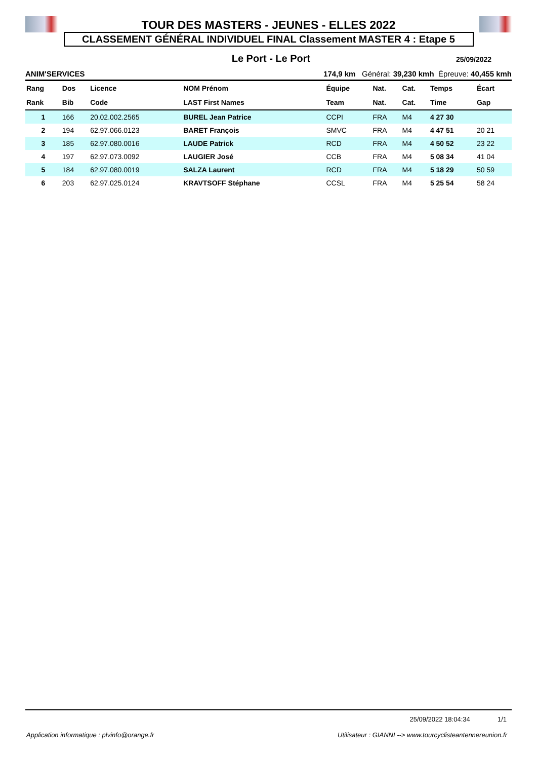TOUR DES MASTERS - JEUNES - ELLES 2022
CLASSEMENT GÉNÉRAL INDIVIDUEL FINAL Classement MASTER 4 : Etape 5
Le Port - Le Port
25/09/2022
ANIM'SERVICES 174,9 km Général: 39,230 kmh Épreuve: 40,455 kmh
| Rang | Dos | Licence | NOM Prénom | Équipe | Nat. | Cat. | Temps | Écart |
| --- | --- | --- | --- | --- | --- | --- | --- | --- |
| Rank | Bib | Code | LAST First Names | Team | Nat. | Cat. | Time | Gap |
| 1 | 166 | 20.02.002.2565 | BUREL Jean Patrice | CCPI | FRA | M4 | 4 27 30 | |
| 2 | 194 | 62.97.066.0123 | BARET François | SMVC | FRA | M4 | 4 47 51 | 20 21 |
| 3 | 185 | 62.97.080.0016 | LAUDE Patrick | RCD | FRA | M4 | 4 50 52 | 23 22 |
| 4 | 197 | 62.97.073.0092 | LAUGIER José | CCB | FRA | M4 | 5 08 34 | 41 04 |
| 5 | 184 | 62.97.080.0019 | SALZA Laurent | RCD | FRA | M4 | 5 18 29 | 50 59 |
| 6 | 203 | 62.97.025.0124 | KRAVTSOFF Stéphane | CCSL | FRA | M4 | 5 25 54 | 58 24 |
25/09/2022 18:04:34 1/1
Application informatique : plvinfo@orange.fr Utilisateur : GIANNI --> www.tourcyclisteantennereunion.fr